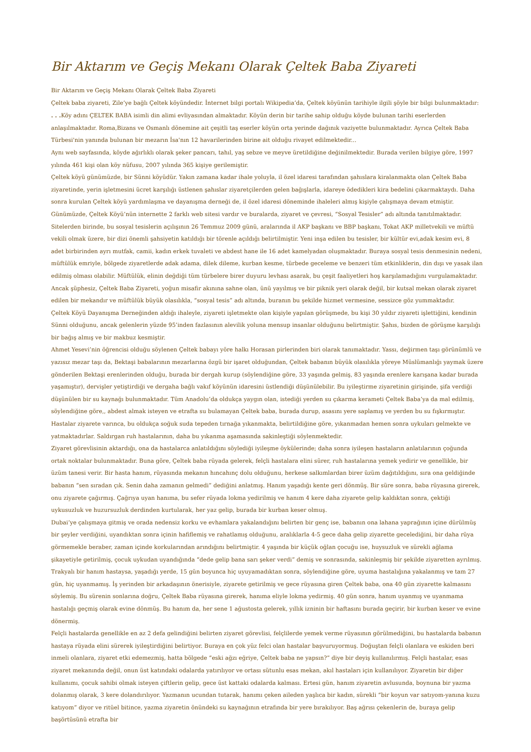Bir Aktarım ve Geçiş Mekanı Olarak Çeltek Baba Ziyareti
Bir Aktarım ve Geçiş Mekanı Olarak Çeltek Baba Ziyareti
Çeltek baba ziyareti, Zile’ye bağlı Çeltek köyündedir. İnternet bilgi portalı Wikipedia’da, Çeltek köyünün tarihiyle ilgili şöyle bir bilgi bulunmaktadır:
. . . Köy adını ÇELTEK BABA isimli din alimi evliyasından almaktadır. Köyün derin bir tarihe sahip olduğu köyde bulunan tarihi eserlerden anlaşılmaktadır. Roma,Bizans ve Osmanlı dönemine ait çeşitli taş eserler köyün orta yerinde dağınık vaziyette bulunmaktadır. Ayrıca Çeltek Baba Türbesi'nin yanında bulunan bir mezarın İsa'nın 12 havarilerinden birine ait olduğu rivayet edilmektedir...
Aynı web sayfasında, köyde ağırlıklı olarak şeker pancarı, tahıl, yaş sebze ve meyve üretildiğine değinilmektedir. Burada verilen bilgiye göre, 1997 yılında 461 kişi olan köy nüfusu, 2007 yılında 365 kişiye gerilemiştir.
Çeltek köyü günümüzde, bir Sünni köyüdür. Yakın zamana kadar ihale yoluyla, il özel idaresi tarafından şahıslara kiralanmakta olan Çeltek Baba ziyaretinde, yerin işletmesini ücret karşılığı üstlenen şahıslar ziyaretçilerden gelen bağışlarla, idareye ödedikleri kira bedelini çıkarmaktaydı. Daha sonra kurulan Çeltek köyü yardımlaşma ve dayanışma derneği de, il özel idaresi döneminde ihaleleri almış kişiyle çalışmaya devam etmiştir.
Günümüzde, Çeltek Köyü’nün internette 2 farklı web sitesi vardır ve buralarda, ziyaret ve çevresi, “Sosyal Tesisler” adı altında tanıtılmaktadır. Sitelerden birinde, bu sosyal tesislerin açılışının 26 Temmuz 2009 günü, aralarında il AKP başkanı ve BBP başkanı, Tokat AKP milletvekili ve müftü vekili olmak üzere, bir dizi önemli şahsiyetin katıldığı bir törenle açıldığı belirtilmiştir. Yeni inşa edilen bu tesisler, bir kültür evi,adak kesim evi, 8 adet birbirinden ayrı mutfak, camii, kadın erkek tuvaleti ve abdest hane ile 16 adet kamelyadan oluşmaktadır. Buraya sosyal tesis denmesinin nedeni, müftülük emriyle, bölgede ziyaretlerde adak adama, dilek dileme, kurban kesme, türbede geceleme ve benzeri tüm etkinliklerin, din dışı ve yasak ilan edilmiş olması olabilir. Müftülük, elinin değdiği tüm türbelere birer duyuru levhası asarak, bu çeşit faaliyetleri hoş karşılamadığını vurgulamaktadır. Ancak şüphesiz, Çeltek Baba Ziyareti, yoğun misafir akınına sahne olan, ünü yayılmış ve bir piknik yeri olarak değil, bir kutsal mekan olarak ziyaret edilen bir mekandır ve müftülük büyük olasılıkla, “sosyal tesis” adı altında, buranın bu şekilde hizmet vermesine, sessizce göz yummaktadır.
Çeltek Köyü Dayanışma Derneğinden aldığı ihaleyle, ziyareti işletmekte olan kişiyle yapılan görüşmede, bu kişi 30 yıldır ziyareti işlettiğini, kendinin Sünni olduğunu, ancak gelenlerin yüzde 95’inden fazlasının alevilik yoluna mensup insanlar olduğunu belirtmiştir. Şahıs, bizden de görüşme karşılığı bir bağış almış ve bir makbuz kesmiştir.
Ahmet Yesevi’nin öğrencisi olduğu söylenen Çeltek babayı yöre halkı Horasan pirlerinden biri olarak tanımaktadır. Yassı, değirmen taşı görünümlü ve yazısız mezar taşı da, Bektaşi babalarının mezarlarına özgü bir işaret olduğundan, Çeltek babanın büyük olasılıkla yöreye Müslümanlığı yaymak üzere gönderilen Bektaşi erenlerinden olduğu, burada bir dergah kurup (söylendiğine göre, 33 yaşında gelmiş, 83 yaşında erenlere karışana kadar burada yaşamıştır), dervişler yetiştirdiği ve dergaha bağlı vakıf köyünün idaresini üstlendiği düşünülebilir. Bu iyileştirme ziyaretinin girişinde, şifa verdiği düşünülen bir su kaynağı bulunmaktadır. Tüm Anadolu’da oldukça yaygın olan, istediği yerden su çıkarma kerameti Çeltek Baba’ya da mal edilmiş, söylendiğine göre,, abdest almak isteyen ve etrafta su bulamayan Çeltek baba, burada durup, asasını yere saplamış ve yerden bu su fışkırmıştır. Hastalar ziyarete varınca, bu oldukça soğuk suda tepeden tırnağa yıkanmakta, belirtildiğine göre, yıkanmadan hemen sonra uykuları gelmekte ve yatmaktadırlar. Saldırgan ruh hastalarının, daha bu yıkanma aşamasında sakinleştiği söylenmektedir.
Ziyaret görevlisinin aktardığı, ona da hastalarca anlatıldığını söylediği iyileşme öykülerinde; daha sonra iyileşen hastaların anlatılarının çoğunda ortak noktalar bulunmaktadır. Buna göre, Çeltek baba rüyada gelerek, felçli hastalara elini sürer, ruh hastalarına yemek yedirir ve genellikle, bir üzüm tanesi verir. Bir hasta hanım, rüyasında mekanın hıncahınç dolu olduğunu, herkese salkımlardan birer üzüm dağıtıldığını, sıra ona geldiğinde babanın “sen sıradan çık. Senin daha zamanın gelmedi” dediğini anlatmış. Hanım yaşadığı kente geri dönmüş. Bir süre sonra, baba rüyasına girerek, onu ziyarete çağırmış. Çağrıya uyan hanıma, bu sefer rüyada lokma yedirilmiş ve hanım 4 kere daha ziyarete gelip kaldıktan sonra, çektiği uykusuzluk ve huzursuzluk derdinden kurtularak, her yaz gelip, burada bir kurban keser olmuş.
Dubai’ye çalışmaya gitmiş ve orada nedensiz korku ve evhamlara yakalandığını belirten bir genç ise, babanın ona lahana yaprağının içine dürülmüş bir şeyler verdiğini, uyandıktan sonra içinin hafiflemiş ve rahatlamış olduğunu, aralıklarla 4-5 gece daha gelip ziyarette gecelediğini, bir daha rüya görmemekle beraber, zaman içinde korkularından arındığını belirtmiştir. 4 yaşında bir küçük oğlan çocuğu ise, huysuzluk ve sürekli ağlama şikayetiyle getirilmiş, çocuk uykudan uyandığında “dede gelip bana sarı şeker verdi” demiş ve sonrasında, sakinleşmiş bir şekilde ziyaretten ayrılmış. Trakyalı bir hanım hastaysa, yaşadığı yerde, 15 gün boyunca hiç uyuyamadıktan sonra, söylendiğine göre, uyuma hastalığına yakalanmış ve tam 27 gün, hiç uyanmamış. İş yerinden bir arkadaşının önerisiyle, ziyarete getirilmiş ve gece rüyasına giren Çeltek baba, ona 40 gün ziyarette kalmasını söylemiş. Bu sürenin sonlarına doğru, Çeltek Baba rüyasına girerek, hanıma eliyle lokma yedirmiş. 40 gün sonra, hanım uyanmış ve uyanmama hastalığı geçmiş olarak evine dönmüş. Bu hanım da, her sene 1 ağustosta gelerek, yıllık izninin bir haftasını burada geçirir, bir kurban keser ve evine dönermiş.
Felçli hastalarda genellikle en az 2 defa gelindiğini belirten ziyaret görevlisi, felçlilerde yemek verme rüyasının görülmediğini, bu hastalarda babanın hastaya rüyada elini sürerek iyileştirdiğini belirtiyor. Buraya en çok yüz felci olan hastalar başvuruyormuş. Doğuştan felçli olanlara ve eskiden beri inmeli olanlara, ziyaret etki edemezmiş, hatta bölgede “eski ağzı eğriye, Çeltek baba ne yapsın?” diye bir deyiş kullanılırmış. Felçli hastalar, esas ziyaret mekanında değil, onun üst katındaki odalarda yatırılıyor ve ortası sütunlu esas mekan, akıl hastaları için kullanılıyor. Ziyaretin bir diğer kullanımı, çocuk sahibi olmak isteyen çiftlerin gelip, gece üst kattaki odalarda kalması. Ertesi gün, hanım ziyaretin avlusunda, boynuna bir yazma dolanmış olarak, 3 kere dolandırılıyor. Yazmanın ucundan tutarak, hanımı çeken aileden yaşlıca bir kadın, sürekli “bir koyun var satıyom-yanına kuzu katıyom” diyor ve ritüel bitince, yazma ziyaretin önündeki su kaynağının etrafında bir yere bırakılıyor. Baş ağrısı çekenlerin de, buraya gelip başörtüsünü etrafta bir